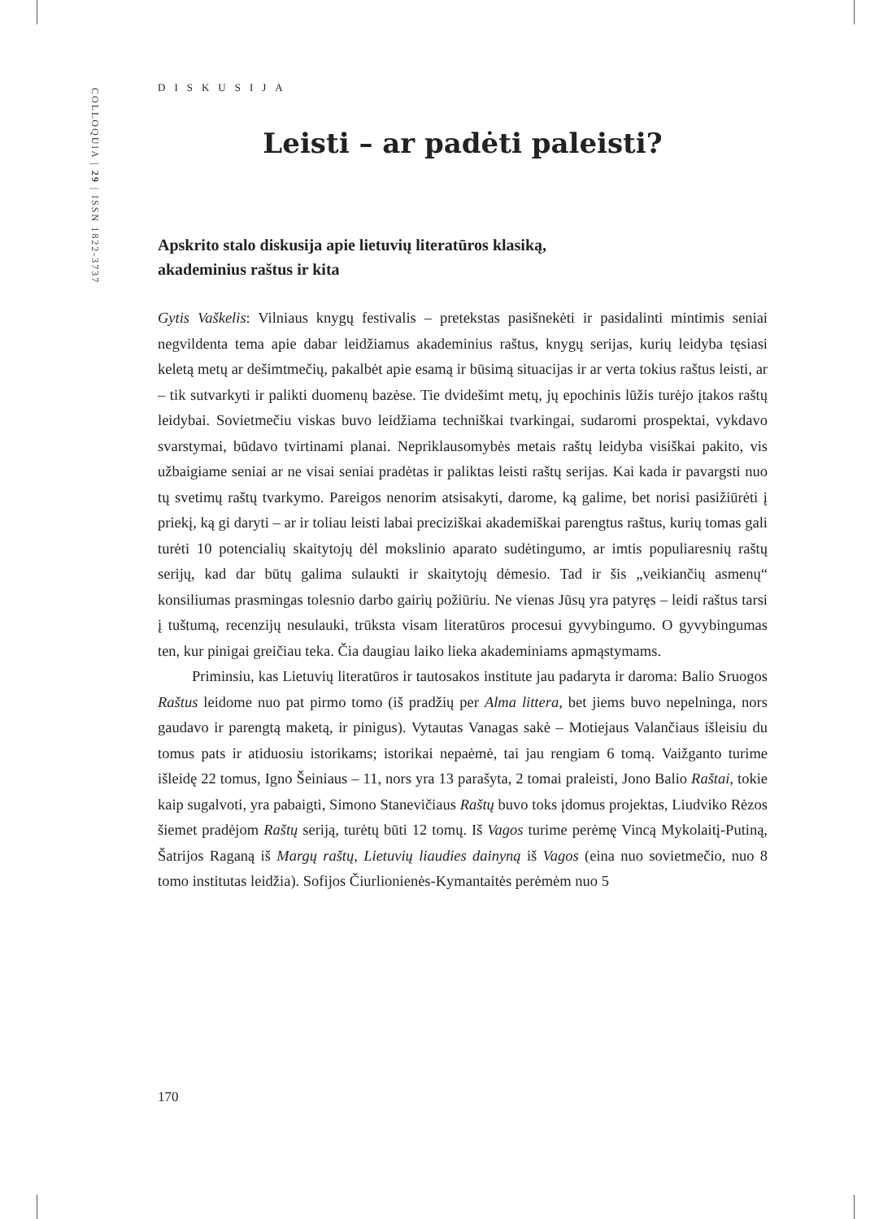COLLOQUIA | 29 | ISSN 1822-3737
DISKUSIJA
Leisti – ar padėti paleisti?
Apskrito stalo diskusija apie lietuvių literatūros klasiką,
akademinius raštus ir kita
Gytis Vaškelis: Vilniaus knygų festivalis – pretekstas pasišnekėti ir pasidalinti mintimis seniai negvildenta tema apie dabar leidžiamus akademinius raštus, knygų serijas, kurių leidyba tęsiasi keletą metų ar dešimtmečių, pakalbėt apie esamą ir būsimą situacijas ir ar verta tokius raštus leisti, ar – tik sutvarkyti ir palikti duomenų bazėse. Tie dvidešimt metų, jų epochinis lūžis turėjo įtakos raštų leidybai. Sovietmečiu viskas buvo leidžiama techniškai tvarkingai, sudaromi prospektai, vykdavo svarstymai, būdavo tvirtinami planai. Nepriklausomybės metais raštų leidyba visiškai pakito, vis užbaigiame seniai ar ne visai seniai pradėtas ir paliktas leisti raštų serijas. Kai kada ir pavargsti nuo tų svetimų raštų tvarkymo. Pareigos nenorim atsisakyti, darome, ką galime, bet norisi pasižiūrėti į priekį, ką gi daryti – ar ir toliau leisti labai preciziškai akademiškai parengtus raštus, kurių tomas gali turėti 10 potencialių skaitytojų dėl mokslinio aparato sudėtingumo, ar imtis populiaresnių raštų serijų, kad dar būtų galima sulaukti ir skaitytojų dėmesio. Tad ir šis „veikiančių asmenų“ konsiliumas prasmingas tolesnio darbo gairių požiūriu. Ne vienas Jūsų yra patyręs – leidi raštus tarsi į tuštumą, recenzijų nesulauki, trūksta visam literatūros procesui gyvybingumo. O gyvybingumas ten, kur pinigai greičiau teka. Čia daugiau laiko lieka akademiniams apmąstymams.
Priminsiu, kas Lietuvių literatūros ir tautosakos institute jau padaryta ir daroma: Balio Sruogos Raštus leidome nuo pat pirmo tomo (iš pradžių per Alma littera, bet jiems buvo nepelninga, nors gaudavo ir parengtą maketą, ir pinigus). Vytautas Vanagas sakė – Motiejaus Valančiaus išleisiu du tomus pats ir atiduosiu istorikams; istorikai nepaėmė, tai jau rengiam 6 tomą. Vaižganto turime išleidę 22 tomus, Igno Šeiniaus – 11, nors yra 13 parašyta, 2 tomai praleisti, Jono Balio Raštai, tokie kaip sugalvoti, yra pabaigti, Simono Stanevičiaus Raštų buvo toks įdomus projektas, Liudviko Rėzos šiemet pradėjom Raštų seriją, turėtų būti 12 tomų. Iš Vagos turime perėmę Vincą Mykolaitį-Putiną, Šatrijos Raganą iš Margų raštų, Lietuvių liaudies dainyną iš Vagos (eina nuo sovietmečio, nuo 8 tomo institutas leidžia). Sofijos Čiurlionienės-Kymantaitės perėmėm nuo 5
170